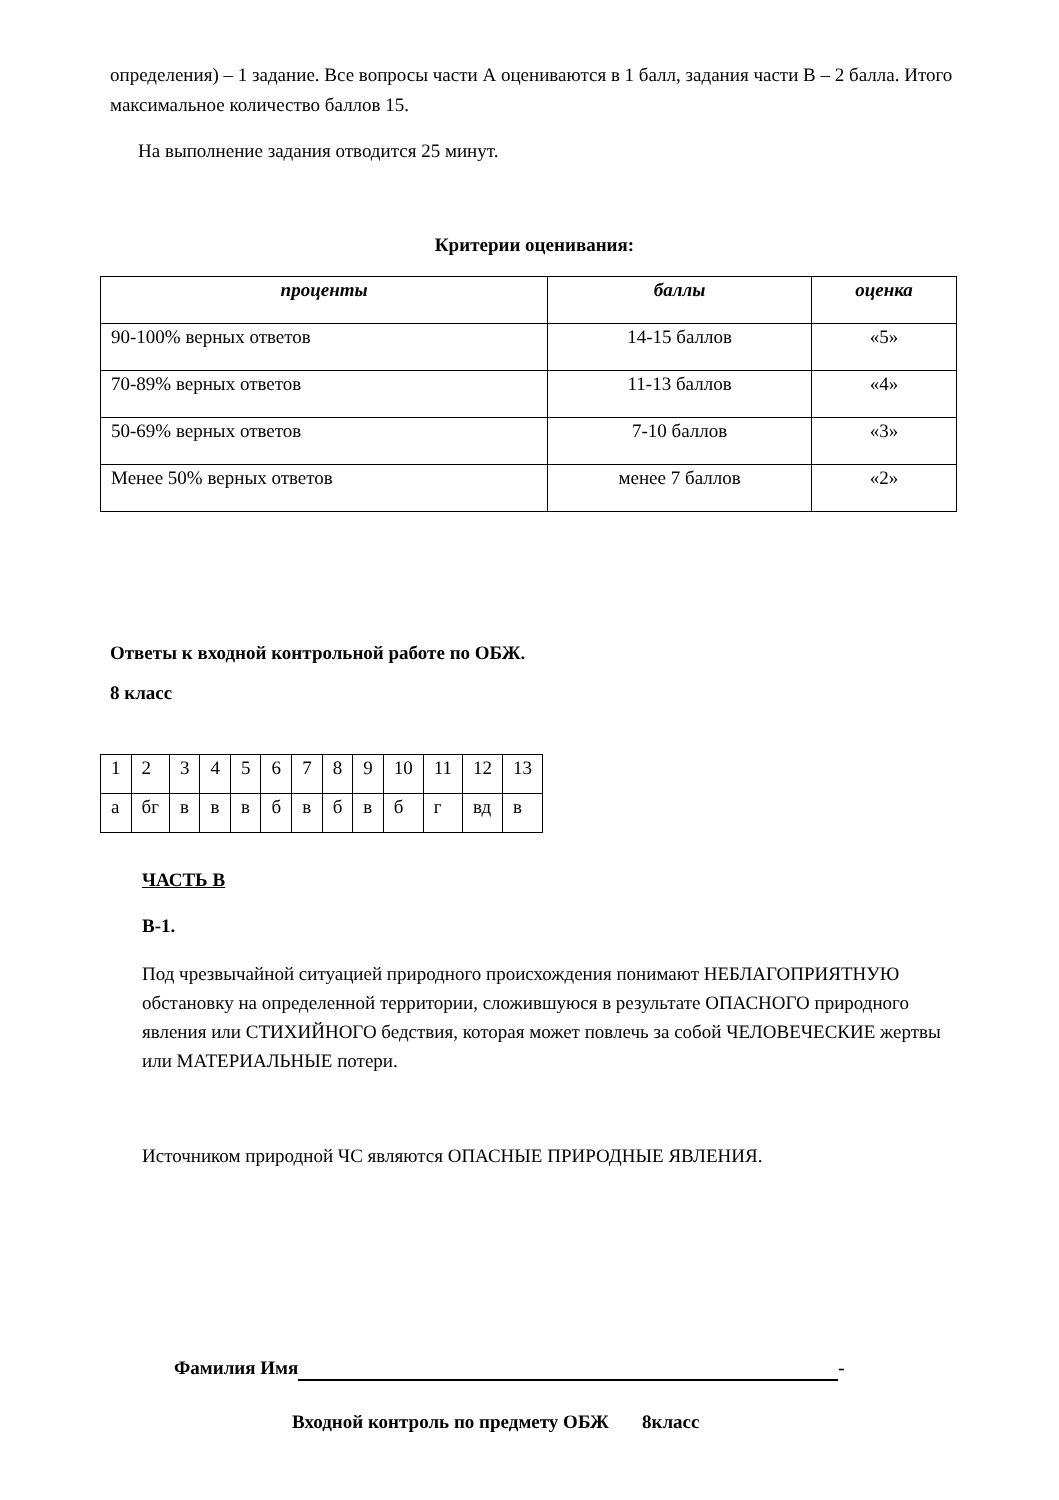определения) – 1 задание. Все вопросы части А оцениваются в 1 балл, задания части В – 2 балла. Итого максимальное количество баллов 15.
На выполнение задания отводится 25 минут.
Критерии оценивания:
| проценты | баллы | оценка |
| --- | --- | --- |
| 90-100% верных ответов | 14-15 баллов | «5» |
| 70-89% верных ответов | 11-13 баллов | «4» |
| 50-69% верных ответов | 7-10 баллов | «3» |
| Менее 50% верных ответов | менее 7 баллов | «2» |
Ответы к входной контрольной работе по ОБЖ.
8 класс
| 1 | 2 | 3 | 4 | 5 | 6 | 7 | 8 | 9 | 10 | 11 | 12 | 13 |
| а | бг | в | в | в | б | в | б | в | б | г | вд | в |
ЧАСТЬ В
В-1.
Под чрезвычайной ситуацией природного происхождения понимают НЕБЛАГОПРИЯТНУЮ обстановку на определенной территории, сложившуюся в результате ОПАСНОГО природного явления или СТИХИЙНОГО бедствия, которая может повлечь за собой ЧЕЛОВЕЧЕСКИЕ жертвы или МАТЕРИАЛЬНЫЕ потери.
Источником природной ЧС являются ОПАСНЫЕ ПРИРОДНЫЕ ЯВЛЕНИЯ.
Фамилия Имя -
Входной контроль по предмету ОБЖ 8класс